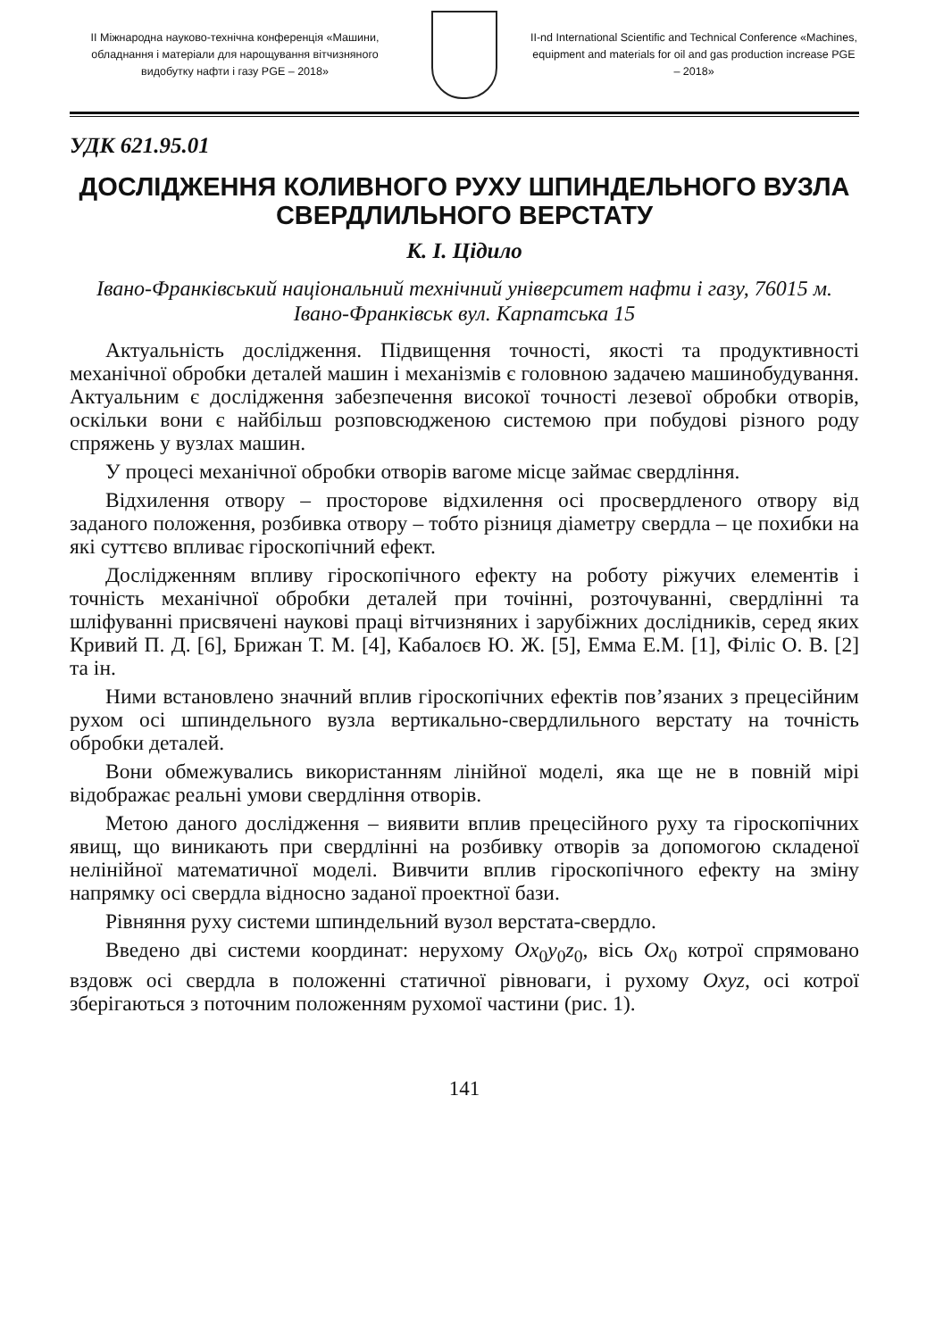ІІ Міжнародна науково-технічна конференція «Машини, обладнання і матеріали для нарощування вітчизняного видобутку нафти і газу PGE – 2018»
II-nd International Scientific and Technical Conference «Machines, equipment and materials for oil and gas production increase PGE – 2018»
УДК 621.95.01
ДОСЛІДЖЕННЯ КОЛИВНОГО РУХУ ШПИНДЕЛЬНОГО ВУЗЛА СВЕРДЛИЛЬНОГО ВЕРСТАТУ
К. І. Цідило
Івано-Франківський національний технічний університет нафти і газу, 76015 м. Івано-Франківськ вул. Карпатська 15
Актуальність дослідження. Підвищення точності, якості та продуктивності механічної обробки деталей машин і механізмів є головною задачею машинобудування. Актуальним є дослідження забезпечення високої точності лезевої обробки отворів, оскільки вони є найбільш розповсюдженою системою при побудові різного роду спряжень у вузлах машин.
У процесі механічної обробки отворів вагоме місце займає свердління.
Відхилення отвору – просторове відхилення осі просвердленого отвору від заданого положення, розбивка отвору – тобто різниця діаметру свердла – це похибки на які суттєво впливає гіроскопічний ефект.
Дослідженням впливу гіроскопічного ефекту на роботу ріжучих елементів і точність механічної обробки деталей при точінні, розточуванні, свердлінні та шліфуванні присвячені наукові праці вітчизняних і зарубіжних дослідників, серед яких Кривий П. Д. [6], Брижан Т. М. [4], Кабалоєв Ю. Ж. [5], Емма Е.М. [1], Філіс О. В. [2] та ін.
Ними встановлено значний вплив гіроскопічних ефектів пов’язаних з прецесійним рухом осі шпиндельного вузла вертикально-свердлильного верстату на точність обробки деталей.
Вони обмежувались використанням лінійної моделі, яка ще не в повній мірі відображає реальні умови свердління отворів.
Метою даного дослідження – виявити вплив прецесійного руху та гіроскопічних явищ, що виникають при свердлінні на розбивку отворів за допомогою складеної нелінійної математичної моделі. Вивчити вплив гіроскопічного ефекту на зміну напрямку осі свердла відносно заданої проектної бази.
Рівняння руху системи шпиндельний вузол верстата-свердло.
Введено дві системи координат: нерухому Ox<sub>0</sub>y<sub>0</sub>z<sub>0</sub>, вісь Ox<sub>0</sub> котрої спрямовано вздовж осі свердла в положенні статичної рівноваги, і рухому Oxyz, осі котрої зберігаються з поточним положенням рухомої частини (рис. 1).
141